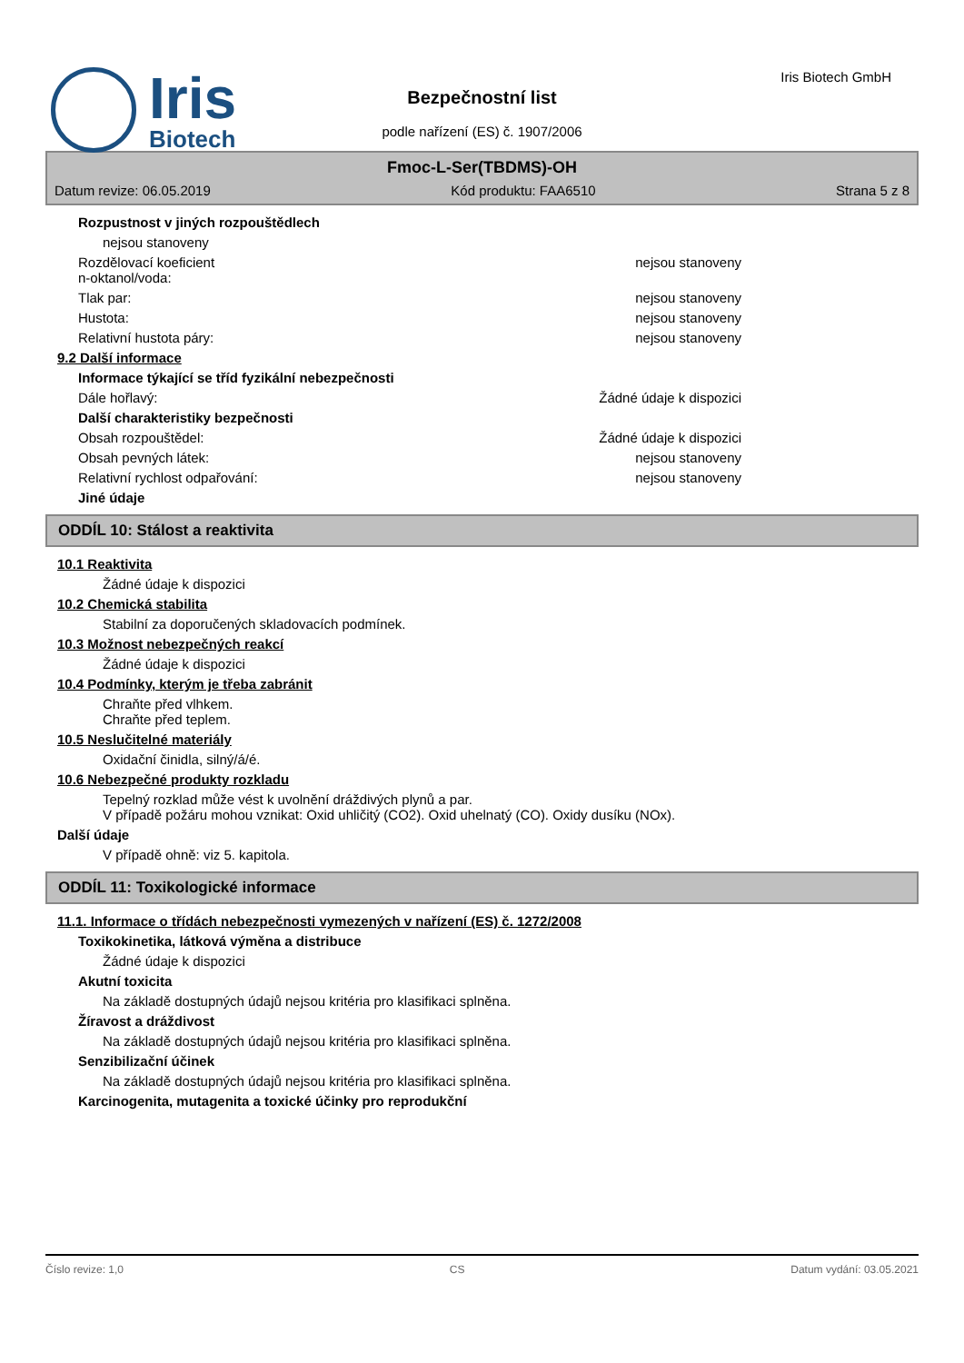Iris
Biotech
Bezpečnostní list
podle nařízení (ES) č. 1907/2006
Iris Biotech GmbH
Fmoc-L-Ser(TBDMS)-OH
Datum revize: 06.05.2019 Kód produktu: FAA6510 Strana 5 z 8
Rozpustnost v jiných rozpouštědlech
nejsou stanoveny
Rozdělovací koeficient
n-oktanol/voda: nejsou stanoveny
Tlak par: nejsou stanoveny
Hustota: nejsou stanoveny
Relativní hustota páry: nejsou stanoveny
9.2 Další informace
Informace týkající se tříd fyzikální nebezpečnosti
Dále hořlavý: Žádné údaje k dispozici
Další charakteristiky bezpečnosti
Obsah rozpouštědel: Žádné údaje k dispozici
Obsah pevných látek: nejsou stanoveny
Relativní rychlost odpařování: nejsou stanoveny
Jiné údaje
ODDÍL 10: Stálost a reaktivita
10.1 Reaktivita
Žádné údaje k dispozici
10.2 Chemická stabilita
Stabilní za doporučených skladovacích podmínek.
10.3 Možnost nebezpečných reakcí
Žádné údaje k dispozici
10.4 Podmínky, kterým je třeba zabránit
Chraňte před vlhkem.
Chraňte před teplem.
10.5 Neslučitelné materiály
Oxidační činidla, silný/á/é.
10.6 Nebezpečné produkty rozkladu
Tepelný rozklad může vést k uvolnění dráždivých plynů a par.
V případě požáru mohou vznikat: Oxid uhličitý (CO2). Oxid uhelnatý (CO). Oxidy dusíku (NOx).
Další údaje
V případě ohně: viz 5. kapitola.
ODDÍL 11: Toxikologické informace
11.1. Informace o třídách nebezpečnosti vymezených v nařízení (ES) č. 1272/2008
Toxikokinetika, látková výměna a distribuce
Žádné údaje k dispozici
Akutní toxicita
Na základě dostupných údajů nejsou kritéria pro klasifikaci splněna.
Žíravost a dráždivost
Na základě dostupných údajů nejsou kritéria pro klasifikaci splněna.
Senzibilizační účinek
Na základě dostupných údajů nejsou kritéria pro klasifikaci splněna.
Karcinogenita, mutagenita a toxické účinky pro reprodukční
Číslo revize: 1,0 CS Datum vydání: 03.05.2021